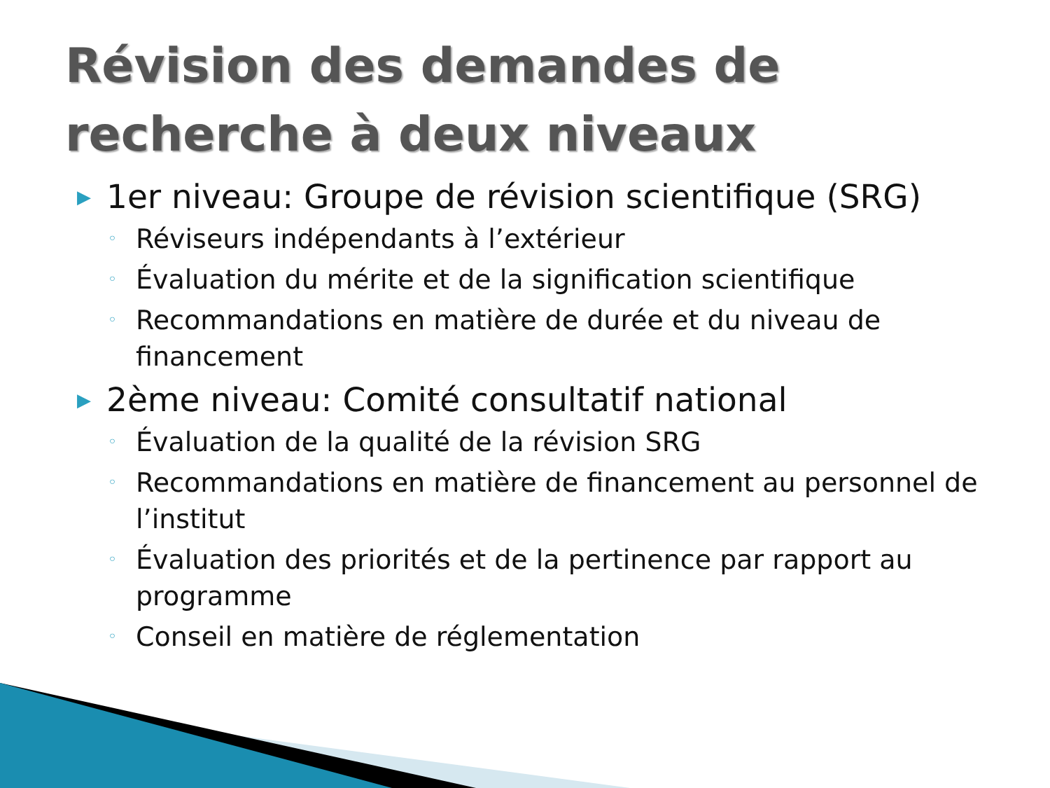Révision des demandes de recherche à deux niveaux
▶ 1er niveau: Groupe de révision scientifique (SRG)
◦ Réviseurs indépendants à l’extérieur
◦ Évaluation du mérite et de la signification scientifique
◦ Recommandations en matière de durée et du niveau de financement
▶ 2ème niveau: Comité consultatif national
◦ Évaluation de la qualité de la révision SRG
◦ Recommandations en matière de financement au personnel de l’institut
◦ Évaluation des priorités et de la pertinence par rapport au programme
◦ Conseil en matière de réglementation